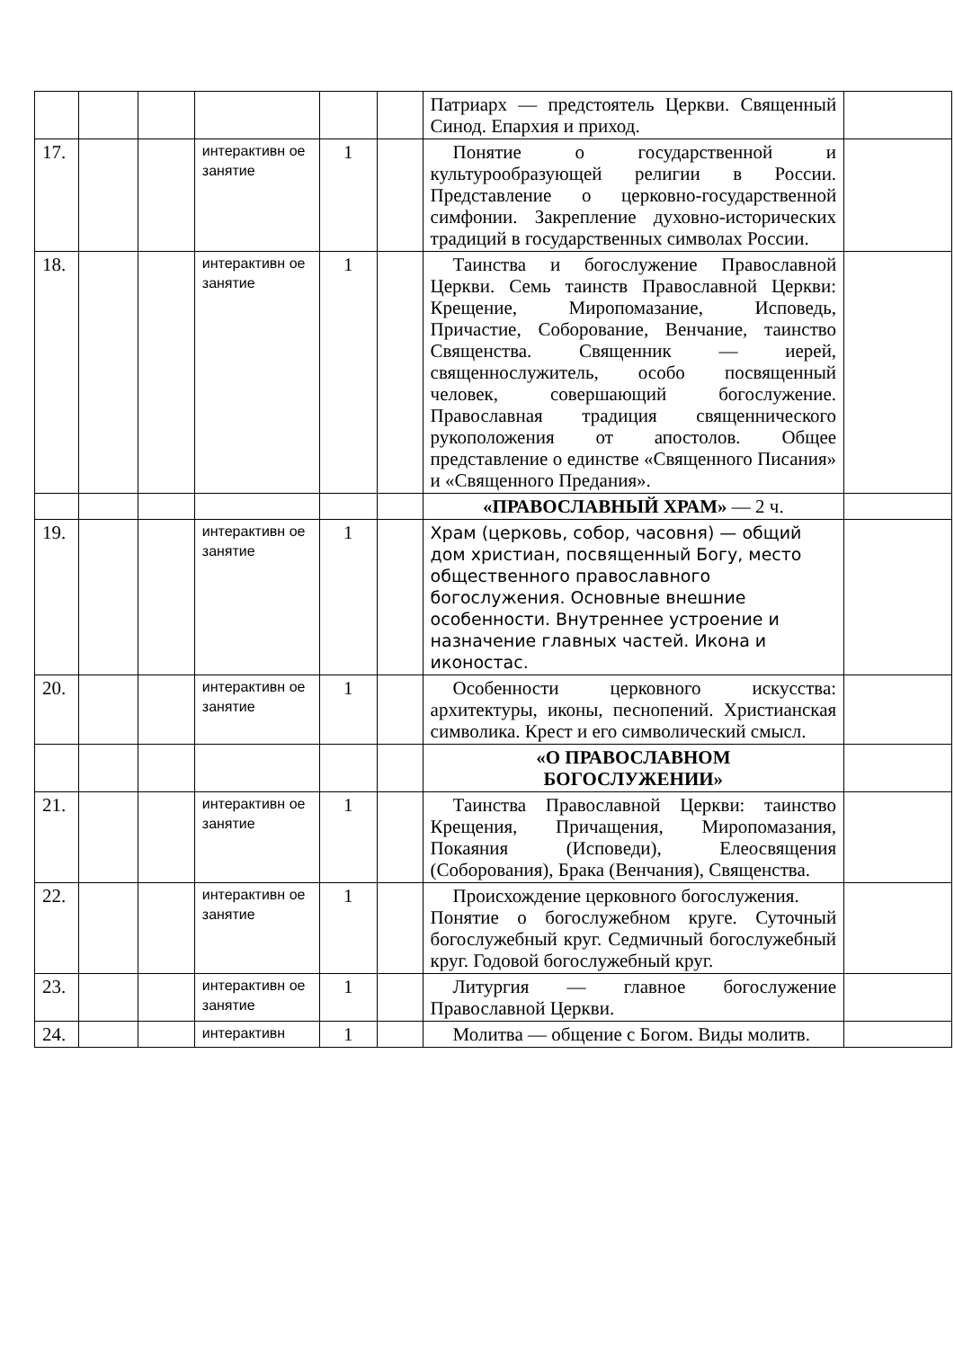| | | | | | | Патриарх — предстоятель Церкви. Священный Синод. Епархия и приход. | |
| 17. | | | интерактивн ое занятие | 1 | | Понятие о государственной и культурообразующей религии в России. Представление о церковно-государственной симфонии. Закрепление духовно-исторических традиций в государственных символах России. | |
| 18. | | | интерактивн ое занятие | 1 | | Таинства и богослужение Православной Церкви. Семь таинств Православной Церкви: Крещение, Миропомазание, Исповедь, Причастие, Соборование, Венчание, таинство Священства. Священник — иерей, священнослужитель, особо посвященный человек, совершающий богослужение. Православная традиция священнического рукоположения от апостолов. Общее представление о единстве «Священного Писания» и «Священного Предания». | |
| | | | | | | «ПРАВОСЛАВНЫЙ ХРАМ» — 2 ч. | |
| 19. | | | интерактивн ое занятие | 1 | | Храм (церковь, собор, часовня) — общий дом христиан, посвященный Богу, место общественного православного богослужения. Основные внешние особенности. Внутреннее устроение и назначение главных частей. Икона и иконостас. | |
| 20. | | | интерактивн ое занятие | 1 | | Особенности церковного искусства: архитектуры, иконы, песнопений. Христианская символика. Крест и его символический смысл. | |
| | | | | | | «О ПРАВОСЛАВНОМ БОГОСЛУЖЕНИИ» | |
| 21. | | | интерактивн ое занятие | 1 | | Таинства Православной Церкви: таинство Крещения, Причащения, Миропомазания, Покаяния (Исповеди), Елеосвящения (Соборования), Брака (Венчания), Священства. | |
| 22. | | | интерактивн ое занятие | 1 | | Происхождение церковного богослужения. Понятие о богослужебном круге. Суточный богослужебный круг. Седмичный богослужебный круг. Годовой богослужебный круг. | |
| 23. | | | интерактивн ое занятие | 1 | | Литургия — главное богослужение Православной Церкви. | |
| 24. | | | интерактивн | 1 | | Молитва — общение с Богом. Виды молитв. | |